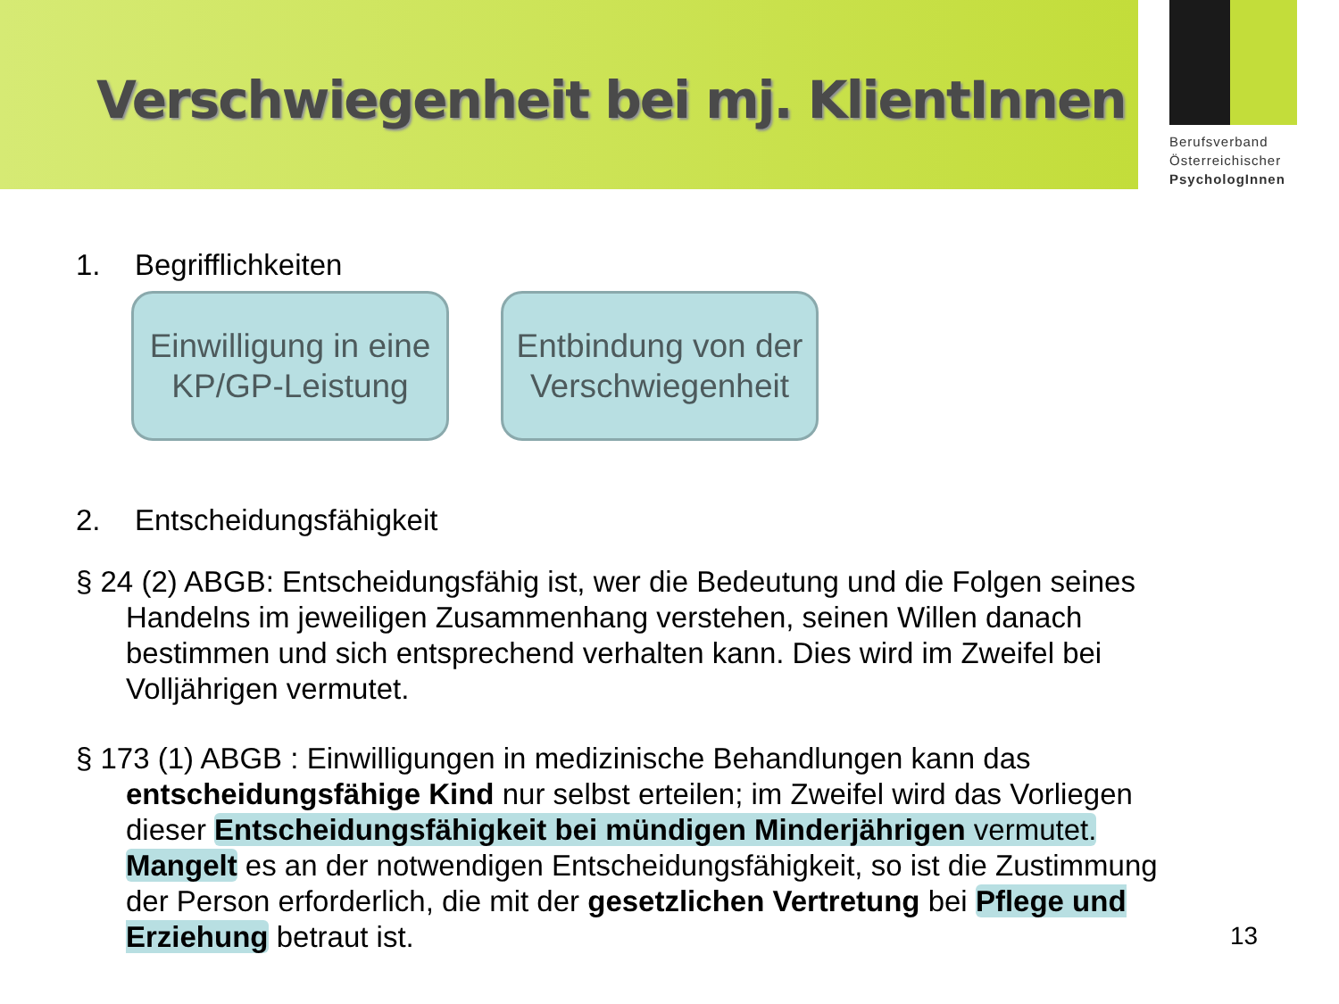Verschwiegenheit bei mj. KlientInnen
Berufsverband
Österreichischer
PsychologInnen
1. Begrifflichkeiten
Einwilligung in eine KP/GP-Leistung
Entbindung von der Verschwiegenheit
2. Entscheidungsfähigkeit
§ 24 (2) ABGB: Entscheidungsfähig ist, wer die Bedeutung und die Folgen seines Handelns im jeweiligen Zusammenhang verstehen, seinen Willen danach bestimmen und sich entsprechend verhalten kann. Dies wird im Zweifel bei Volljährigen vermutet.
§ 173 (1) ABGB : Einwilligungen in medizinische Behandlungen kann das entscheidungsfähige Kind nur selbst erteilen; im Zweifel wird das Vorliegen dieser Entscheidungsfähigkeit bei mündigen Minderjährigen vermutet. Mangelt es an der notwendigen Entscheidungsfähigkeit, so ist die Zustimmung der Person erforderlich, die mit der gesetzlichen Vertretung bei Pflege und Erziehung betraut ist.
13